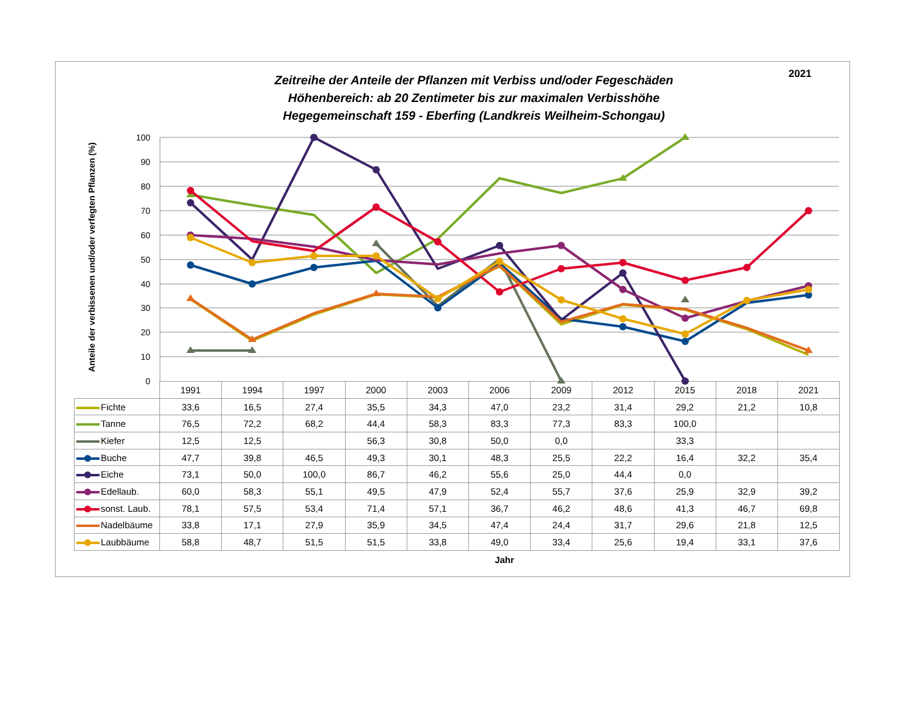2021
Zeitreihe der Anteile der Pflanzen mit Verbiss und/oder Fegeschäden
Höhenbereich: ab 20 Zentimeter bis zur maximalen Verbisshöhe
Hegegemeinschaft 159 - Eberfing (Landkreis Weilheim-Schongau)
0
10
20
30
40
50
60
70
80
90
100
Anteile der verbissenen und/oder verfegten Pflanzen (%)
| | 1991 | 1994 | 1997 | 2000 | 2003 | 2006 | 2009 | 2012 | 2015 | 2018 | 2021 |
| --- | --- | --- | --- | --- | --- | --- | --- | --- | --- | --- | --- |
| Fichte | 33,6 | 16,5 | 27,4 | 35,5 | 34,3 | 47,0 | 23,2 | 31,4 | 29,2 | 21,2 | 10,8 |
| Tanne | 76,5 | 72,2 | 68,2 | 44,4 | 58,3 | 83,3 | 77,3 | 83,3 | 100,0 | | |
| Kiefer | 12,5 | 12,5 | | 56,3 | 30,8 | 50,0 | 0,0 | | 33,3 | | |
| Buche | 47,7 | 39,8 | 46,5 | 49,3 | 30,1 | 48,3 | 25,5 | 22,2 | 16,4 | 32,2 | 35,4 |
| Eiche | 73,1 | 50,0 | 100,0 | 86,7 | 46,2 | 55,6 | 25,0 | 44,4 | 0,0 | | |
| Edellaub. | 60,0 | 58,3 | 55,1 | 49,5 | 47,9 | 52,4 | 55,7 | 37,6 | 25,9 | 32,9 | 39,2 |
| sonst. Laub. | 78,1 | 57,5 | 53,4 | 71,4 | 57,1 | 36,7 | 46,2 | 48,6 | 41,3 | 46,7 | 69,8 |
| Nadelbäume | 33,8 | 17,1 | 27,9 | 35,9 | 34,5 | 47,4 | 24,4 | 31,7 | 29,6 | 21,8 | 12,5 |
| Laubbäume | 58,8 | 48,7 | 51,5 | 51,5 | 33,8 | 49,0 | 33,4 | 25,6 | 19,4 | 33,1 | 37,6 |
Jahr